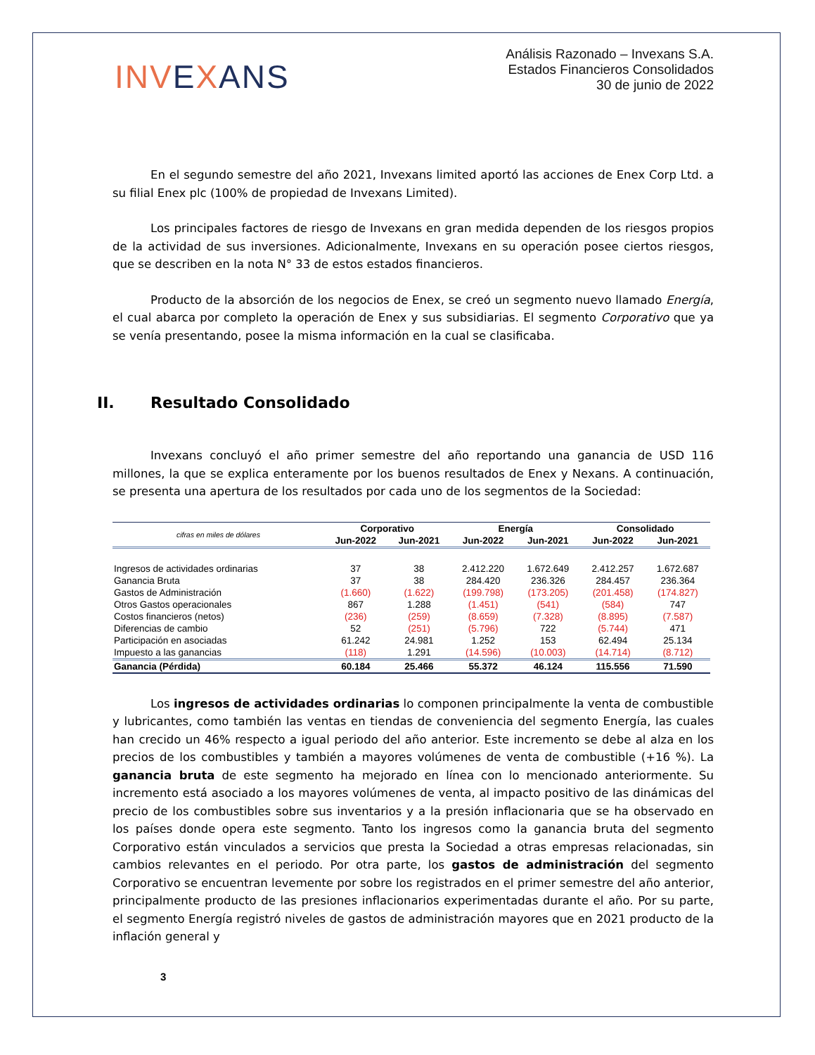INV EXANS
Análisis Razonado – Invexans S.A.
Estados Financieros Consolidados
30 de junio de 2022
En el segundo semestre del año 2021, Invexans limited aportó las acciones de Enex Corp Ltd. a su filial Enex plc (100% de propiedad de Invexans Limited).
Los principales factores de riesgo de Invexans en gran medida dependen de los riesgos propios de la actividad de sus inversiones. Adicionalmente, Invexans en su operación posee ciertos riesgos, que se describen en la nota N° 33 de estos estados financieros.
Producto de la absorción de los negocios de Enex, se creó un segmento nuevo llamado Energía, el cual abarca por completo la operación de Enex y sus subsidiarias. El segmento Corporativo que ya se venía presentando, posee la misma información en la cual se clasificaba.
II. Resultado Consolidado
Invexans concluyó el año primer semestre del año reportando una ganancia de USD 116 millones, la que se explica enteramente por los buenos resultados de Enex y Nexans. A continuación, se presenta una apertura de los resultados por cada uno de los segmentos de la Sociedad:
| cifras en miles de dólares | Corporativo | | Energía | | Consolidado | |
| --- | --- | --- | --- | --- | --- | --- |
| | Jun-2022 | Jun-2021 | Jun-2022 | Jun-2021 | Jun-2022 | Jun-2021 |
| Ingresos de actividades ordinarias | 37 | 38 | 2.412.220 | 1.672.649 | 2.412.257 | 1.672.687 |
| Ganancia Bruta | 37 | 38 | 284.420 | 236.326 | 284.457 | 236.364 |
| Gastos de Administración | (1.660) | (1.622) | (199.798) | (173.205) | (201.458) | (174.827) |
| Otros Gastos operacionales | 867 | 1.288 | (1.451) | (541) | (584) | 747 |
| Costos financieros (netos) | (236) | (259) | (8.659) | (7.328) | (8.895) | (7.587) |
| Diferencias de cambio | 52 | (251) | (5.796) | 722 | (5.744) | 471 |
| Participación en asociadas | 61.242 | 24.981 | 1.252 | 153 | 62.494 | 25.134 |
| Impuesto a las ganancias | (118) | 1.291 | (14.596) | (10.003) | (14.714) | (8.712) |
| Ganancia (Pérdida) | 60.184 | 25.466 | 55.372 | 46.124 | 115.556 | 71.590 |
Los ingresos de actividades ordinarias lo componen principalmente la venta de combustible y lubricantes, como también las ventas en tiendas de conveniencia del segmento Energía, las cuales han crecido un 46% respecto a igual periodo del año anterior. Este incremento se debe al alza en los precios de los combustibles y también a mayores volúmenes de venta de combustible (+16 %). La ganancia bruta de este segmento ha mejorado en línea con lo mencionado anteriormente. Su incremento está asociado a los mayores volúmenes de venta, al impacto positivo de las dinámicas del precio de los combustibles sobre sus inventarios y a la presión inflacionaria que se ha observado en los países donde opera este segmento. Tanto los ingresos como la ganancia bruta del segmento Corporativo están vinculados a servicios que presta la Sociedad a otras empresas relacionadas, sin cambios relevantes en el periodo. Por otra parte, los gastos de administración del segmento Corporativo se encuentran levemente por sobre los registrados en el primer semestre del año anterior, principalmente producto de las presiones inflacionarios experimentadas durante el año. Por su parte, el segmento Energía registró niveles de gastos de administración mayores que en 2021 producto de la inflación general y
3